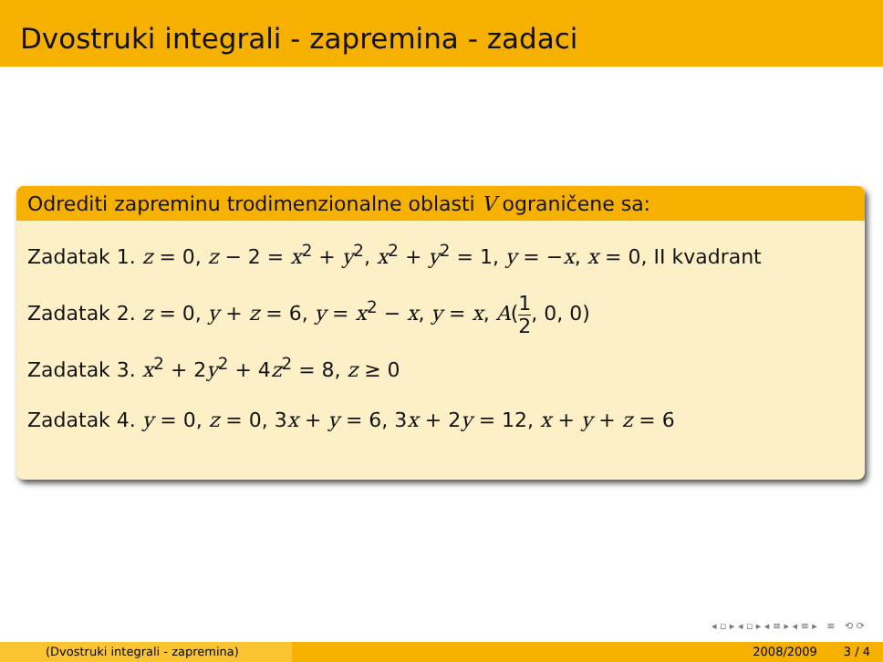Dvostruki integrali - zapremina - zadaci
Odrediti zapreminu trodimenzionalne oblasti V ograničene sa:
Zadatak 1. z = 0, z − 2 = x<sup>2</sup> + y<sup>2</sup>, x<sup>2</sup> + y<sup>2</sup> = 1, y = −x, x = 0, II kvadrant
Zadatak 2. z = 0, y + z = 6, y = x<sup>2</sup> − x, y = x, A(1 2, 0, 0)
Zadatak 3. x<sup>2</sup> + 2y<sup>2</sup> + 4z<sup>2</sup> = 8, z ≥ 0
Zadatak 4. y = 0, z = 0, 3x + y = 6, 3x + 2y = 12, x + y + z = 6
◂ ▫ ▸ ◂ ▫ ▸ ◂ ≡ ▸ ◂ ≡ ▸ ≡ ⟲ ⟳
(Dvostruki integrali - zapremina) 2008/2009 3 / 4